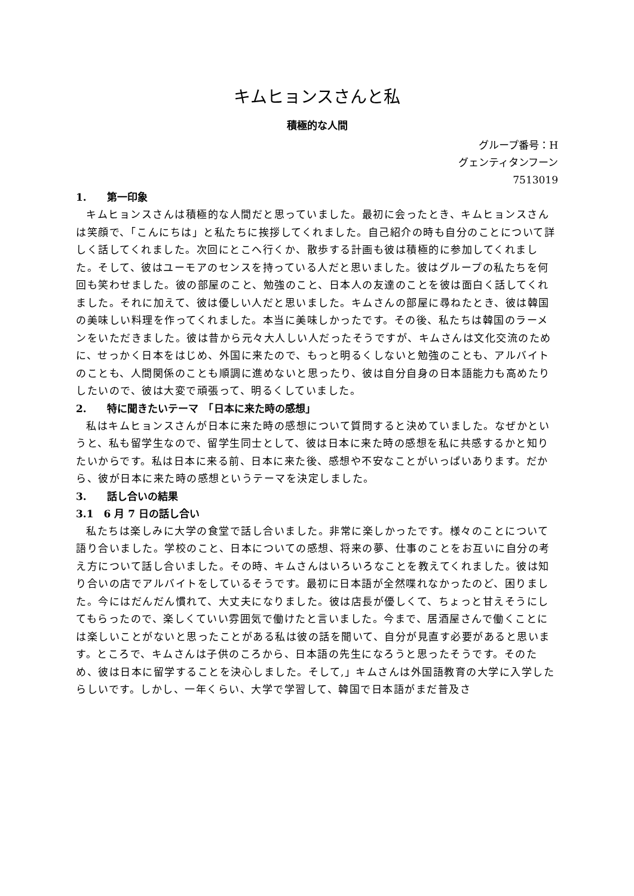キムヒョンスさんと私
積極的な人間
グループ番号：H
グェンティタンフーン
7513019
1.　　第一印象
キムヒョンスさんは積極的な人間だと思っていました。最初に会ったとき、キムヒョンスさんは笑顔で、「こんにちは」と私たちに挨拶してくれました。自己紹介の時も自分のことについて詳しく話してくれました。次回にとこへ行くか、散歩する計画も彼は積極的に参加してくれました。そして、彼はユーモアのセンスを持っている人だと思いました。彼はグループの私たちを何回も笑わせました。彼の部屋のこと、勉強のこと、日本人の友達のことを彼は面白く話してくれました。それに加えて、彼は優しい人だと思いました。キムさんの部屋に尋ねたとき、彼は韓国の美味しい料理を作ってくれました。本当に美味しかったです。その後、私たちは韓国のラーメンをいただきました。彼は昔から元々大人しい人だったそうですが、キムさんは文化交流のために、せっかく日本をはじめ、外国に来たので、もっと明るくしないと勉強のことも、アルバイトのことも、人間関係のことも順調に進めないと思ったり、彼は自分自身の日本語能力も高めたりしたいので、彼は大変で頑張って、明るくしていました。
2.　　特に聞きたいテーマ　「日本に来た時の感想」
私はキムヒョンスさんが日本に来た時の感想について質問すると決めていました。なぜかというと、私も留学生なので、留学生同士として、彼は日本に来た時の感想を私に共感するかと知りたいからです。私は日本に来る前、日本に来た後、感想や不安なことがいっぱいあります。だから、彼が日本に来た時の感想というテーマを決定しました。
3.　　話し合いの結果
3.1　6 月 7 日の話し合い
私たちは楽しみに大学の食堂で話し合いました。非常に楽しかったです。様々のことについて語り合いました。学校のこと、日本についての感想、将来の夢、仕事のことをお互いに自分の考え方について話し合いました。その時、キムさんはいろいろなことを教えてくれました。彼は知り合いの店でアルバイトをしているそうです。最初に日本語が全然喋れなかったのど、困りました。今にはだんだん慣れて、大丈夫になりました。彼は店長が優しくて、ちょっと甘えそうにしてもらったので、楽しくていい雰囲気で働けたと言いました。今まで、居酒屋さんで働くことには楽しいことがないと思ったことがある私は彼の話を聞いて、自分が見直す必要があると思います。ところで、キムさんは子供のころから、日本語の先生になろうと思ったそうです。そのため、彼は日本に留学することを決心しました。そして,」キムさんは外国語教育の大学に入学したらしいです。しかし、一年くらい、大学で学習して、韓国で日本語がまだ普及さ